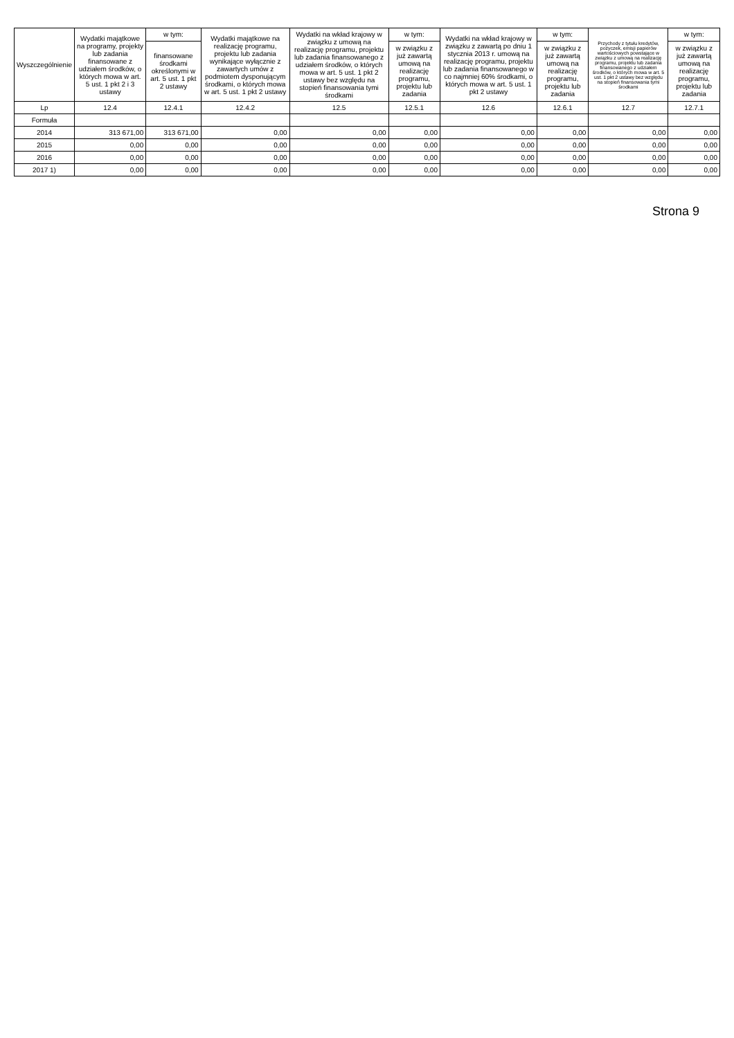| Wyszczególnienie | Wydatki majątkowe na programy, projekty lub zadania finansowane z udziałem środków, o których mowa w art. 5 ust. 1 pkt 2 i 3 ustawy | w tym: | Wydatki majątkowe na realizację programu, projektu lub zadania wynikające wyłącznie z zawartych umów z podmiotem dysponującym środkami, o których mowa w art. 5 ust. 1 pkt 2 ustawy | Wydatki na wkład krajowy w związku z umową na realizację programu, projektu lub zadania finansowanego z udziałem środków, o których mowa w art. 5 ust. 1 pkt 2 ustawy bez względu na stopień finansowania tymi środkami | w tym: | Wydatki na wkład krajowy w związku z zawartą po dniu 1 stycznia 2013 r. umową na realizację programu, projektu lub zadania finansowanego w co najmniej 60% środkami, o których mowa w art. 5 ust. 1 pkt 2 ustawy | w tym: | Przychody z tytułu kredytów, pożyczek, emisji papierów wartościowych powstające w związku z umową na realizację programu, projektu lub zadania finansowanego z udziałem środków, o których mowa w art. 5 ust. 1 pkt 2 ustawy bez względu na stopień finansowania tymi środkami | w tym: |
| --- | --- | --- | --- | --- | --- | --- | --- | --- | --- |
| | | finansowane środkami określonymi w art. 5 ust. 1 pkt 2 ustawy | | | w związku z już zawartą umową na realizację programu, projektu lub zadania | | w związku z już zawartą umową na realizację programu, projektu lub zadania | | w związku z już zawartą umową na realizację programu, projektu lub zadania |
| Lp | 12.4 | 12.4.1 | 12.4.2 | 12.5 | 12.5.1 | 12.6 | 12.6.1 | 12.7 | 12.7.1 |
| Formuła | | | | | | | | | |
| 2014 | 313 671,00 | 313 671,00 | 0,00 | 0,00 | 0,00 | 0,00 | 0,00 | 0,00 | 0,00 |
| 2015 | 0,00 | 0,00 | 0,00 | 0,00 | 0,00 | 0,00 | 0,00 | 0,00 | 0,00 |
| 2016 | 0,00 | 0,00 | 0,00 | 0,00 | 0,00 | 0,00 | 0,00 | 0,00 | 0,00 |
| 2017 1) | 0,00 | 0,00 | 0,00 | 0,00 | 0,00 | 0,00 | 0,00 | 0,00 | 0,00 |
Strona 9